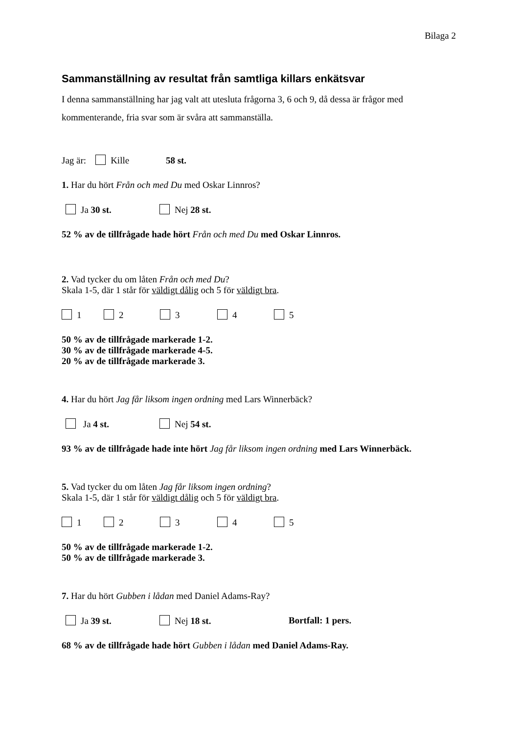Bilaga 2
Sammanställning av resultat från samtliga killars enkätsvar
I denna sammanställning har jag valt att utesluta frågorna 3, 6 och 9, då dessa är frågor med kommenterande, fria svar som är svåra att sammanställa.
Jag är: Kille 58 st.
1. Har du hört Från och med Du med Oskar Linnros?
Ja 30 st. Nej 28 st.
52 % av de tillfrågade hade hört Från och med Du med Oskar Linnros.
2. Vad tycker du om låten Från och med Du?
Skala 1-5, där 1 står för väldigt dålig och 5 för väldigt bra.
1 2 3 4 5
50 % av de tillfrågade markerade 1-2.
30 % av de tillfrågade markerade 4-5.
20 % av de tillfrågade markerade 3.
4. Har du hört Jag får liksom ingen ordning med Lars Winnerbäck?
Ja 4 st. Nej 54 st.
93 % av de tillfrågade hade inte hört Jag får liksom ingen ordning med Lars Winnerbäck.
5. Vad tycker du om låten Jag får liksom ingen ordning?
Skala 1-5, där 1 står för väldigt dålig och 5 för väldigt bra.
1 2 3 4 5
50 % av de tillfrågade markerade 1-2.
50 % av de tillfrågade markerade 3.
7. Har du hört Gubben i lådan med Daniel Adams-Ray?
Ja 39 st. Nej 18 st. Bortfall: 1 pers.
68 % av de tillfrågade hade hört Gubben i lådan med Daniel Adams-Ray.